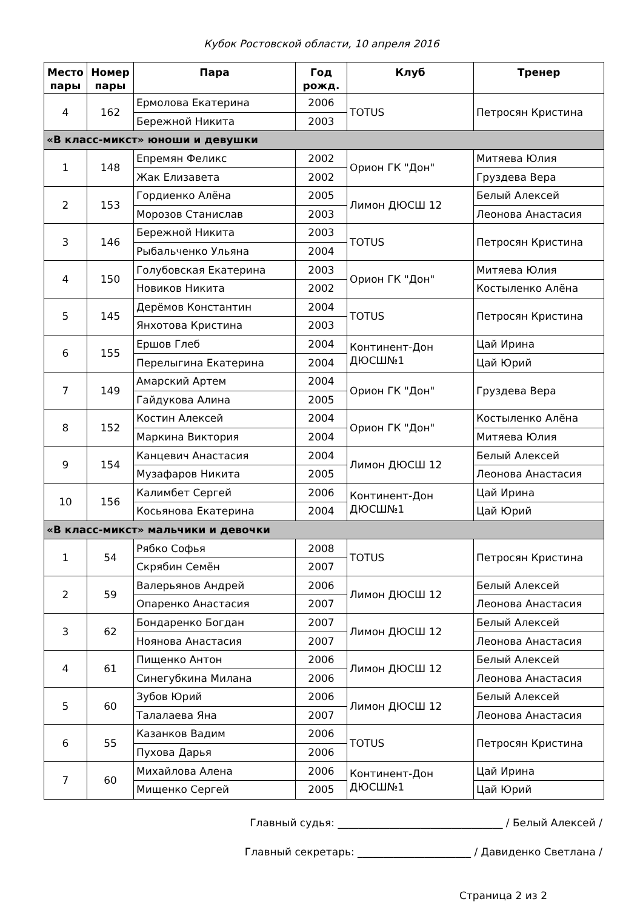Кубок Ростовской области, 10 апреля 2016
| Место пары | Номер пары | Пара | Год рожд. | Клуб | Тренер |
| --- | --- | --- | --- | --- | --- |
| 4 | 162 | Ермолова Екатерина | 2006 | TOTUS | Петросян Кристина |
| | | Бережной Никита | 2003 | | |
| «В класс-микст» юноши и девушки | | | | | |
| 1 | 148 | Епремян Феликс | 2002 | Орион ГК "Дон" | Митяева Юлия |
| | | Жак Елизавета | 2002 | | Груздева Вера |
| 2 | 153 | Гордиенко Алёна | 2005 | Лимон ДЮСШ 12 | Белый Алексей |
| | | Морозов Станислав | 2003 | | Леонова Анастасия |
| 3 | 146 | Бережной Никита | 2003 | TOTUS | Петросян Кристина |
| | | Рыбальченко Ульяна | 2004 | | |
| 4 | 150 | Голубовская Екатерина | 2003 | Орион ГК "Дон" | Митяева Юлия |
| | | Новиков Никита | 2002 | | Костыленко Алёна |
| 5 | 145 | Дерёмов Константин | 2004 | TOTUS | Петросян Кристина |
| | | Янхотова Кристина | 2003 | | |
| 6 | 155 | Ершов Глеб | 2004 | Континент-Дон ДЮСШ№1 | Цай Ирина |
| | | Перелыгина Екатерина | 2004 | | Цай Юрий |
| 7 | 149 | Амарский Артем | 2004 | Орион ГК "Дон" | Груздева Вера |
| | | Гайдукова Алина | 2005 | | |
| 8 | 152 | Костин Алексей | 2004 | Орион ГК "Дон" | Костыленко Алёна |
| | | Маркина Виктория | 2004 | | Митяева Юлия |
| 9 | 154 | Канцевич Анастасия | 2004 | Лимон ДЮСШ 12 | Белый Алексей |
| | | Музафаров Никита | 2005 | | Леонова Анастасия |
| 10 | 156 | Калимбет Сергей | 2006 | Континент-Дон ДЮСШ№1 | Цай Ирина |
| | | Косьянова Екатерина | 2004 | | Цай Юрий |
| «В класс-микст» мальчики и девочки | | | | | |
| 1 | 54 | Рябко Софья | 2008 | TOTUS | Петросян Кристина |
| | | Скрябин Семён | 2007 | | |
| 2 | 59 | Валерьянов Андрей | 2006 | Лимон ДЮСШ 12 | Белый Алексей |
| | | Опаренко Анастасия | 2007 | | Леонова Анастасия |
| 3 | 62 | Бондаренко Богдан | 2007 | Лимон ДЮСШ 12 | Белый Алексей |
| | | Ноянова Анастасия | 2007 | | Леонова Анастасия |
| 4 | 61 | Пищенко Антон | 2006 | Лимон ДЮСШ 12 | Белый Алексей |
| | | Синегубкина Милана | 2006 | | Леонова Анастасия |
| 5 | 60 | Зубов Юрий | 2006 | Лимон ДЮСШ 12 | Белый Алексей |
| | | Талалаева Яна | 2007 | | Леонова Анастасия |
| 6 | 55 | Казанков Вадим | 2006 | TOTUS | Петросян Кристина |
| | | Пухова Дарья | 2006 | | |
| 7 | 60 | Михайлова Алена | 2006 | Континент-Дон ДЮСШ№1 | Цай Ирина |
| | | Мищенко Сергей | 2005 | | Цай Юрий |
Главный судья: ________________________________ / Белый Алексей /
Главный секретарь: ______________________ / Давиденко Светлана /
Страница 2 из 2